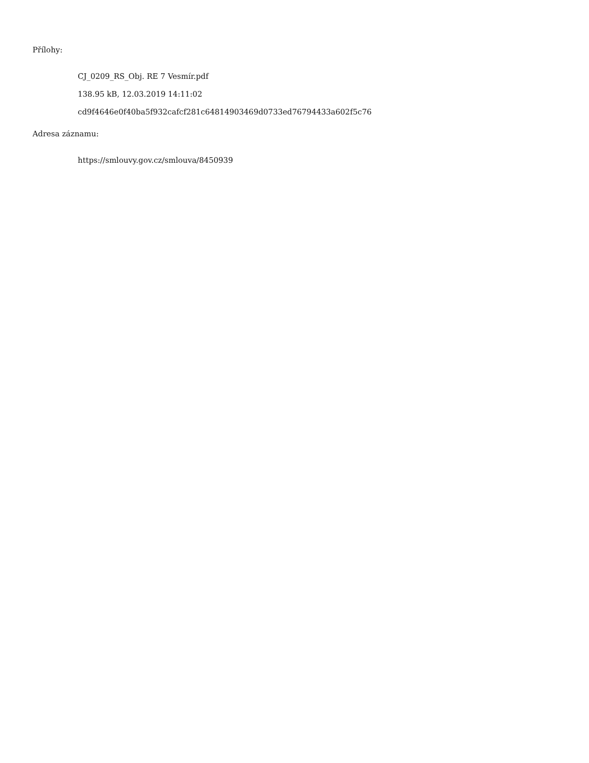Přílohy:
CJ_0209_RS_Obj. RE 7 Vesmír.pdf
138.95 kB, 12.03.2019 14:11:02
cd9f4646e0f40ba5f932cafcf281c64814903469d0733ed76794433a602f5c76
Adresa záznamu:
https://smlouvy.gov.cz/smlouva/8450939